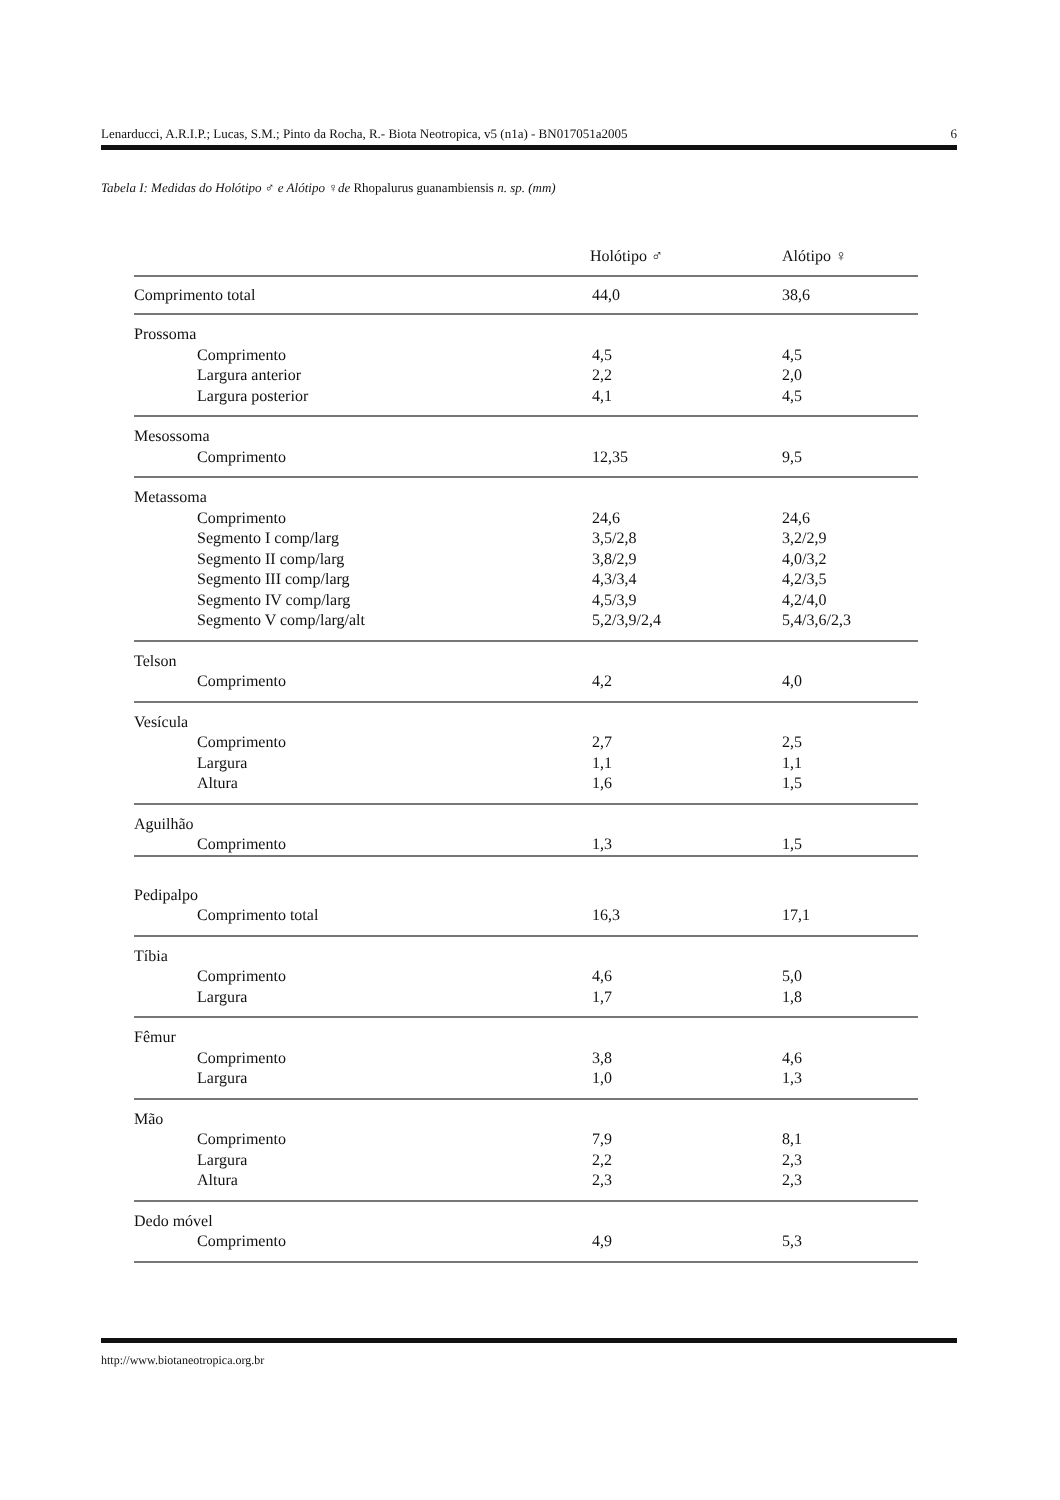Lenarducci, A.R.I.P.; Lucas, S.M.; Pinto da Rocha, R.- Biota Neotropica, v5 (n1a) - BN017051a2005 6
Tabela I: Medidas do Holótipo ♂ e Alótipo ♀de Rhopalurus guanambiensis n. sp. (mm)
| | Holótipo ♂ | Alótipo ♀ |
| --- | --- | --- |
| Comprimento total | 44,0 | 38,6 |
| Prossoma | | |
| Comprimento | 4,5 | 4,5 |
| Largura anterior | 2,2 | 2,0 |
| Largura posterior | 4,1 | 4,5 |
| Mesossoma | | |
| Comprimento | 12,35 | 9,5 |
| Metassoma | | |
| Comprimento | 24,6 | 24,6 |
| Segmento I comp/larg | 3,5/2,8 | 3,2/2,9 |
| Segmento II comp/larg | 3,8/2,9 | 4,0/3,2 |
| Segmento III comp/larg | 4,3/3,4 | 4,2/3,5 |
| Segmento IV comp/larg | 4,5/3,9 | 4,2/4,0 |
| Segmento V comp/larg/alt | 5,2/3,9/2,4 | 5,4/3,6/2,3 |
| Telson | | |
| Comprimento | 4,2 | 4,0 |
| Vesícula | | |
| Comprimento | 2,7 | 2,5 |
| Largura | 1,1 | 1,1 |
| Altura | 1,6 | 1,5 |
| Aguilhão | | |
| Comprimento | 1,3 | 1,5 |
| Pedipalpo | | |
| Comprimento total | 16,3 | 17,1 |
| Tíbia | | |
| Comprimento | 4,6 | 5,0 |
| Largura | 1,7 | 1,8 |
| Fêmur | | |
| Comprimento | 3,8 | 4,6 |
| Largura | 1,0 | 1,3 |
| Mão | | |
| Comprimento | 7,9 | 8,1 |
| Largura | 2,2 | 2,3 |
| Altura | 2,3 | 2,3 |
| Dedo móvel | | |
| Comprimento | 4,9 | 5,3 |
http://www.biotaneotropica.org.br